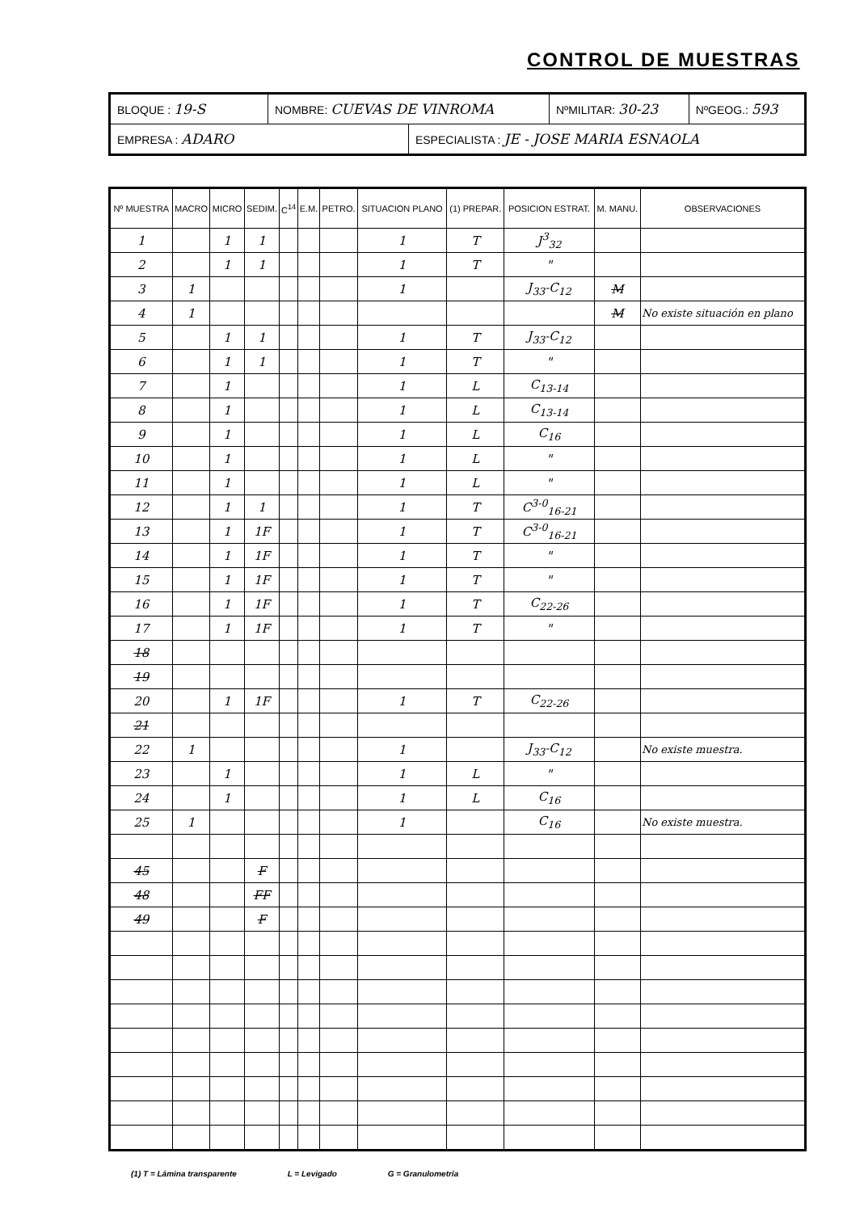CONTROL DE MUESTRAS
| BLOQUE : 19-S | NOMBRE: CUEVAS DE VINROMA | | NºMILITAR: 30-23 | NºGEOG.: 593 |
| EMPRESA : ADARO | | ESPECIALISTA : JE - JOSE MARIA ESNAOLA | | |
| Nº MUESTRA | MACRO | MICRO | SEDIM. | C<sup>14</sup> | E.M. | PETRO. | SITUACION PLANO | (1) PREPAR. | POSICION ESTRAT. | M. MANU. | OBSERVACIONES |
| --- | --- | --- | --- | --- | --- | --- | --- | --- | --- | --- | --- |
| 1 | | 1 | 1 | | | | 1 | T | J<sup>3</sup><sub>32</sub> | | |
| 2 | | 1 | 1 | | | | 1 | T | " | | |
| 3 | 1 | | | | | | 1 | | J<sub>33</sub>-C<sub>12</sub> | M | |
| 4 | 1 | | | | | | | | | M | No existe situación en plano |
| 5 | | 1 | 1 | | | | 1 | T | J<sub>33</sub>-C<sub>12</sub> | | |
| 6 | | 1 | 1 | | | | 1 | T | " | | |
| 7 | | 1 | | | | | 1 | L | C<sub>13-14</sub> | | |
| 8 | | 1 | | | | | 1 | L | C<sub>13-14</sub> | | |
| 9 | | 1 | | | | | 1 | L | C<sub>16</sub> | | |
| 10 | | 1 | | | | | 1 | L | " | | |
| 11 | | 1 | | | | | 1 | L | " | | |
| 12 | | 1 | 1 | | | | 1 | T | C<sup>3-0</sup><sub>16-21</sub> | | |
| 13 | | 1 | 1F | | | | 1 | T | C<sup>3-0</sup><sub>16-21</sub> | | |
| 14 | | 1 | 1F | | | | 1 | T | " | | |
| 15 | | 1 | 1F | | | | 1 | T | " | | |
| 16 | | 1 | 1F | | | | 1 | T | C<sub>22-26</sub> | | |
| 17 | | 1 | 1F | | | | 1 | T | " | | |
| 18 | | | | | | | | | | | |
| 19 | | | | | | | | | | | |
| 20 | | 1 | 1F | | | | 1 | T | C<sub>22-26</sub> | | |
| 21 | | | | | | | | | | | |
| 22 | 1 | | | | | | 1 | | J<sub>33</sub>-C<sub>12</sub> | | No existe muestra. |
| 23 | | 1 | | | | | 1 | L | " | | |
| 24 | | 1 | | | | | 1 | L | C<sub>16</sub> | | |
| 25 | 1 | | | | | | 1 | | C<sub>16</sub> | | No existe muestra. |
| 45 | | | F | | | | | | | | |
| 48 | | | FF | | | | | | | | |
| 49 | | | F | | | | | | | | |
(1) T = Lámina transparente L = Levigado G = Granulometría